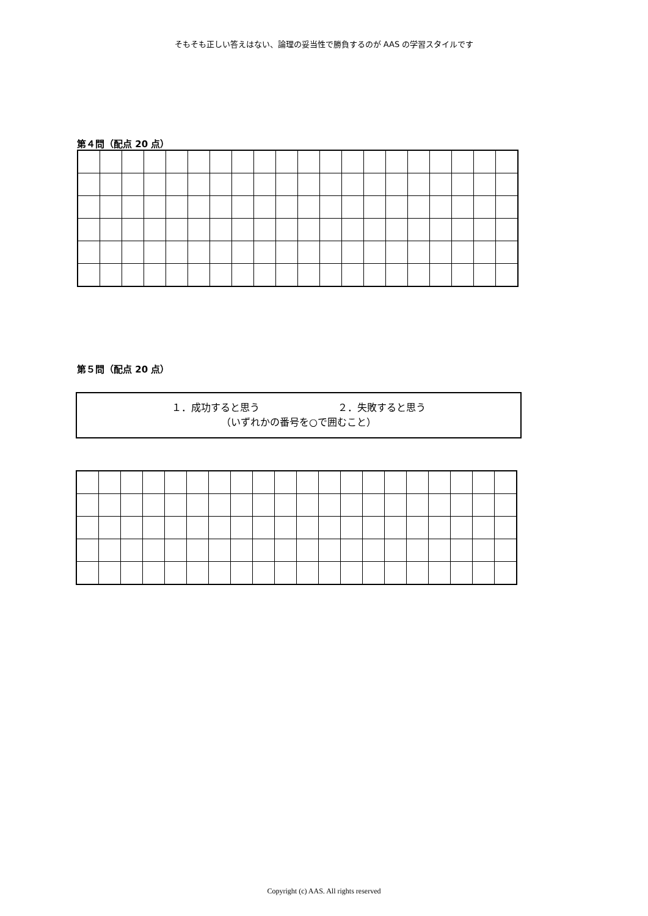そもそも正しい答えはない、論理の妥当性で勝負するのが AAS の学習スタイルです
第４問（配点 20 点）
第５問（配点 20 点）
１．成功すると思う　　　　　　　　２．失敗すると思う
（いずれかの番号を○で囲むこと）
Copyright (c) AAS. All rights reserved